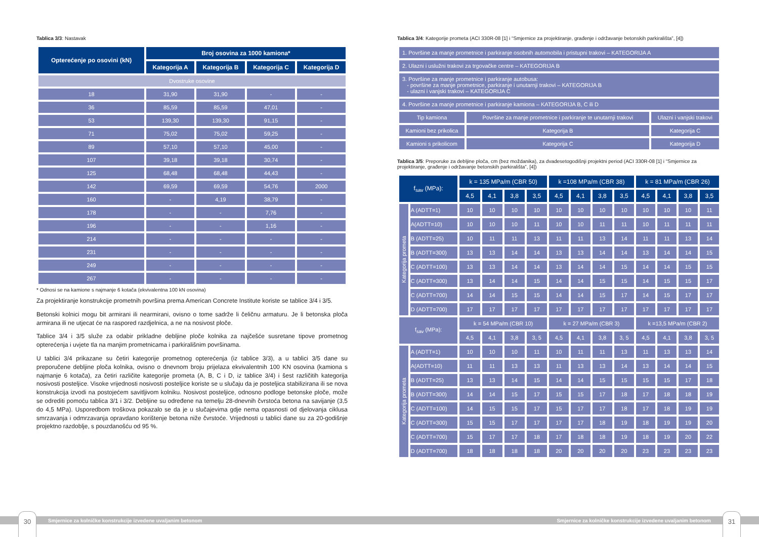Tablica 3/3: Nastavak
| Opterećenje po osovini (kN) | Broj osovina za 1000 kamiona* | | | |
| --- | --- | --- | --- | --- |
| | Kategorija A | Kategorija B | Kategorija C | Kategorija D |
| Dvostruke osovine | | | | |
| 18 | 31,90 | 31,90 | - | - |
| 36 | 85,59 | 85,59 | 47,01 | - |
| 53 | 139,30 | 139,30 | 91,15 | - |
| 71 | 75,02 | 75,02 | 59,25 | - |
| 89 | 57,10 | 57,10 | 45,00 | - |
| 107 | 39,18 | 39,18 | 30,74 | - |
| 125 | 68,48 | 68,48 | 44,43 | - |
| 142 | 69,59 | 69,59 | 54,76 | 2000 |
| 160 | - | 4,19 | 38,79 | - |
| 178 | - | - | 7,76 | - |
| 196 | - | - | 1,16 | - |
| 214 | - | - | - | - |
| 231 | - | - | - | - |
| 249 | - | - | - | - |
| 267 | - | - | - | - |
* Odnosi se na kamione s najmanje 6 kotača (ekvivalentna 100 kN osovina)
Za projektiranje konstrukcije prometnih površina prema American Concrete Institute koriste se tablice 3/4 i 3/5.
Betonski kolnici mogu bit armirani ili nearmirani, ovisno o tome sadrže li čeličnu armaturu. Je li betonska ploča armirana ili ne utjecat će na raspored razdjelnica, a ne na nosivost ploče.
Tablice 3/4 i 3/5 služe za odabir prikladne debljine ploče kolnika za najčešće susretane tipove prometnog opterećenja i uvjete tla na manjim prometnicama i parkirališnim površinama.
U tablici 3/4 prikazane su četiri kategorije prometnog opterećenja (iz tablice 3/3), a u tablici 3/5 dane su preporučene debljine ploča kolnika, ovisno o dnevnom broju prijelaza ekvivalentnih 100 KN osovina (kamiona s najmanje 6 kotača), za četiri različite kategorije prometa (A, B, C i D, iz tablice 3/4) i šest različitih kategorija nosivosti posteljice. Visoke vrijednosti nosivosti posteljice koriste se u slučaju da je posteljica stabilizirana ili se nova konstrukcija izvodi na postojećem savitljivom kolniku. Nosivost posteljice, odnosno podloge betonske ploče, može se odrediti pomoću tablica 3/1 i 3/2. Debljine su određene na temelju 28-dnevnih čvrstoća betona na savijanje (3,5 do 4,5 MPa). Usporedbom troškova pokazalo se da je u slučajevima gdje nema opasnosti od djelovanja ciklusa smrzavanja i odmrzavanja opravdano korištenje betona niže čvrstoće. Vrijednosti u tablici dane su za 20-godišnje projektno razdoblje, s pouzdanošću od 95 %.
Tablica 3/4: Kategorije prometa (ACI 330R-08 [1] i “Smjernice za projektiranje, građenje i održavanje betonskih parkirališta”, [4])
| 1. Površine za manje prometnice i parkiranje osobnih automobila i pristupni trakovi – KATEGORIJA A | | |
| 2. Ulazni i uslužni trakovi za trgovačke centre – KATEGORIJA B | | |
| 3. Površine za manje prometnice i parkiranje autobusa: - površine za manje prometnice, parkiranje i unutarnji trakovi – KATEGORIJA B - ulazni i vanjski trakovi – KATEGORIJA C | | |
| 4. Površine za manje prometnice i parkiranje kamiona – KATEGORIJA B, C ili D | | |
| Tip kamiona | Površine za manje prometnice i parkiranje te unutarnji trakovi | Ulazni i vanjski trakovi |
| Kamioni bez prikolica | Kategorija B | Kategorija C |
| Kamioni s prikolicom | Kategorija C | Kategorija D |
Tablica 3/5: Preporuke za debljine ploča, cm (bez moždanika), za dvadesetogodišnji projektni period (ACI 330R-08 [1] i “Smjernice za projektiranje, građenje i održavanje betonskih parkirališta”, [4])
| f<sub>sav</sub> (MPa): | | k = 135 MPa/m (CBR 50) | | | | k =108 MPa/m (CBR 38) | | | | k = 81 MPa/m (CBR 26) | | | |
| --- | --- | --- | --- | --- | --- | --- | --- | --- | --- | --- | --- | --- | --- |
| | | 4,5 | 4,1 | 3,8 | 3,5 | 4,5 | 4,1 | 3,8 | 3,5 | 4,5 | 4,1 | 3,8 | 3,5 |
| Kategorija prometa | A (ADTT=1) | 10 | 10 | 10 | 10 | 10 | 10 | 10 | 10 | 10 | 10 | 10 | 11 |
| | A(ADTT=10) | 10 | 10 | 10 | 11 | 10 | 10 | 11 | 11 | 10 | 11 | 11 | 11 |
| | B (ADTT=25) | 10 | 11 | 11 | 13 | 11 | 11 | 13 | 14 | 11 | 11 | 13 | 14 |
| | B (ADTT=300) | 13 | 13 | 14 | 14 | 13 | 13 | 14 | 14 | 13 | 14 | 14 | 15 |
| | C (ADTT=100) | 13 | 13 | 14 | 14 | 13 | 14 | 14 | 15 | 14 | 14 | 15 | 15 |
| | C (ADTT=300) | 13 | 14 | 14 | 15 | 14 | 14 | 15 | 15 | 14 | 15 | 15 | 17 |
| | C (ADTT=700) | 14 | 14 | 15 | 15 | 14 | 14 | 15 | 17 | 14 | 15 | 17 | 17 |
| | D (ADTT=700) | 17 | 17 | 17 | 17 | 17 | 17 | 17 | 17 | 17 | 17 | 17 | 17 |
| f<sub>sav</sub> (MPa): | | k = 54 MPa/m (CBR 10) | | | | k = 27 MPa/m (CBR 3) | | | | k =13,5 MPa/m (CBR 2) | | | |
| | | 4,5 | 4,1 | 3,8 | 3, 5 | 4,5 | 4,1 | 3,8 | 3, 5 | 4,5 | 4,1 | 3,8 | 3, 5 |
| Kategorija prometa | A (ADTT=1) | 10 | 10 | 10 | 11 | 10 | 11 | 11 | 13 | 11 | 13 | 13 | 14 |
| | A(ADTT=10) | 11 | 11 | 13 | 13 | 11 | 13 | 13 | 14 | 13 | 14 | 14 | 15 |
| | B (ADTT=25) | 13 | 13 | 14 | 15 | 14 | 14 | 15 | 15 | 15 | 15 | 17 | 18 |
| | B (ADTT=300) | 14 | 14 | 15 | 17 | 15 | 15 | 17 | 18 | 17 | 18 | 18 | 19 |
| | C (ADTT=100) | 14 | 15 | 15 | 17 | 15 | 17 | 17 | 18 | 17 | 18 | 19 | 19 |
| | C (ADTT=300) | 15 | 15 | 17 | 17 | 17 | 17 | 18 | 19 | 18 | 19 | 19 | 20 |
| | C (ADTT=700) | 15 | 17 | 17 | 18 | 17 | 18 | 18 | 19 | 18 | 19 | 20 | 22 |
| | D (ADTT=700) | 18 | 18 | 18 | 18 | 20 | 20 | 20 | 20 | 23 | 23 | 23 | 23 |
Smjernice za kolničke konstrukcije izvedene uvaljanim betonom Smjernice za kolničke konstrukcije izvedene uvaljanim betonom
30 31